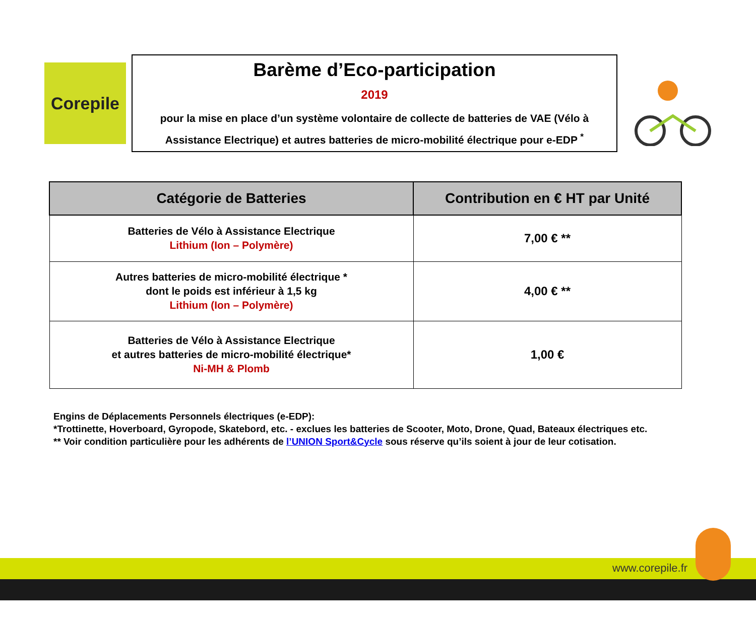Corepile
Barème d’Eco-participation
2019
pour la mise en place d’un système volontaire de collecte de batteries de VAE (Vélo à Assistance Electrique) et autres batteries de micro-mobilité électrique pour e-EDP <sup>*</sup>
| Catégorie de Batteries | Contribution en € HT par Unité |
| --- | --- |
| Batteries de Vélo à Assistance Electrique Lithium (Ion – Polymère) | 7,00 € ** |
| Autres batteries de micro-mobilité électrique * dont le poids est inférieur à 1,5 kg Lithium (Ion – Polymère) | 4,00 € ** |
| Batteries de Vélo à Assistance Electrique et autres batteries de micro-mobilité électrique* Ni-MH & Plomb | 1,00 € |
Engins de Déplacements Personnels électriques (e-EDP):
*Trottinette, Hoverboard, Gyropode, Skatebord, etc. - exclues les batteries de Scooter, Moto, Drone, Quad, Bateaux électriques etc.
** Voir condition particulière pour les adhérents de l’UNION Sport&Cycle sous réserve qu’ils soient à jour de leur cotisation.
www.corepile.fr